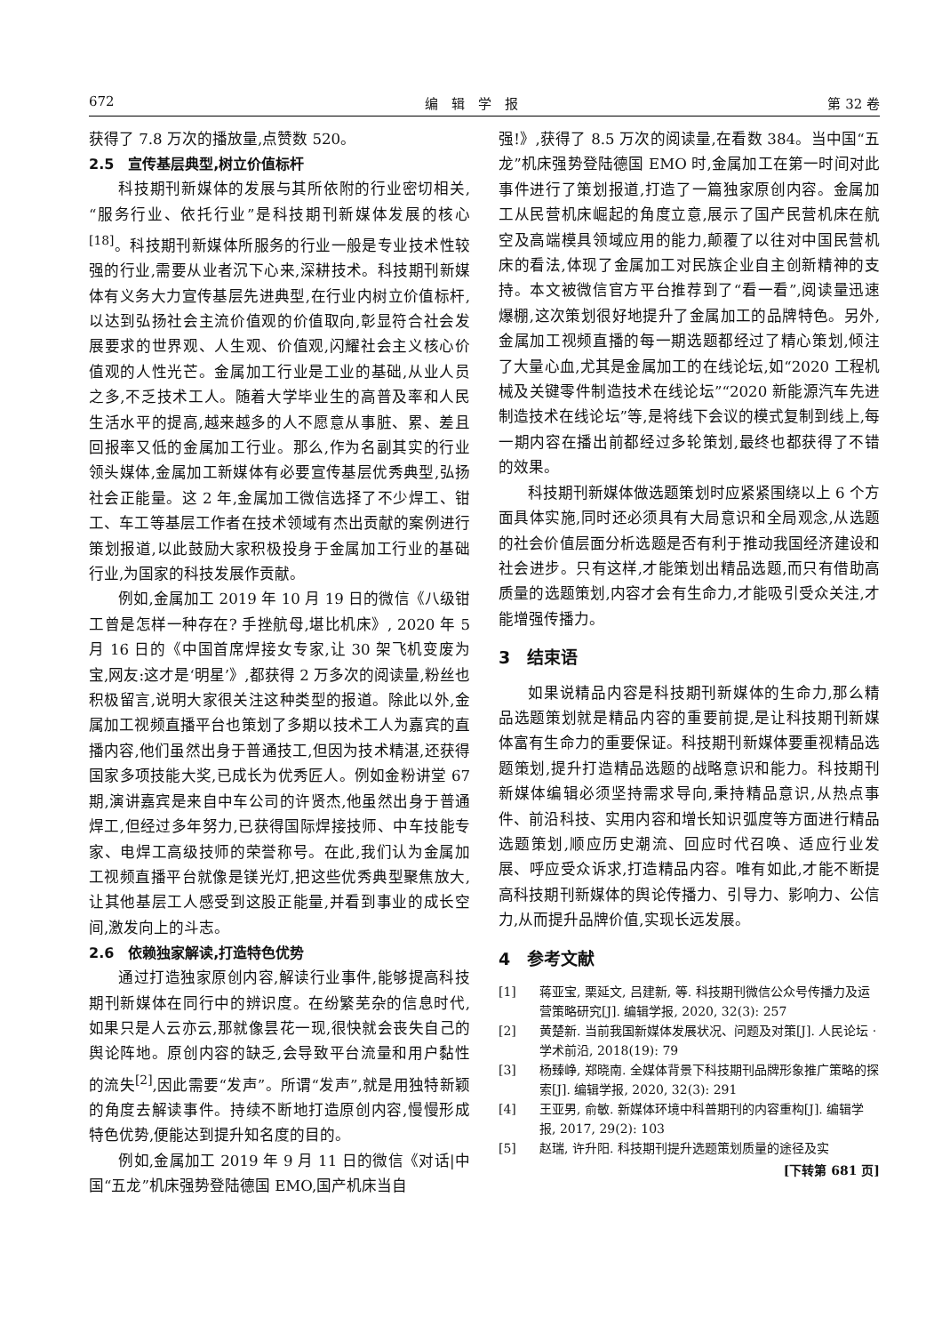672 编　辑　学　报 第 32 卷
获得了 7.8 万次的播放量,点赞数 520。
2.5　宣传基层典型,树立价值标杆
科技期刊新媒体的发展与其所依附的行业密切相关,“服务行业、依托行业”是科技期刊新媒体发展的核心<sup>[18]</sup>。科技期刊新媒体所服务的行业一般是专业技术性较强的行业,需要从业者沉下心来,深耕技术。科技期刊新媒体有义务大力宣传基层先进典型,在行业内树立价值标杆,以达到弘扬社会主流价值观的价值取向,彰显符合社会发展要求的世界观、人生观、价值观,闪耀社会主义核心价值观的人性光芒。金属加工行业是工业的基础,从业人员之多,不乏技术工人。随着大学毕业生的高普及率和人民生活水平的提高,越来越多的人不愿意从事脏、累、差且回报率又低的金属加工行业。那么,作为名副其实的行业领头媒体,金属加工新媒体有必要宣传基层优秀典型,弘扬社会正能量。这 2 年,金属加工微信选择了不少焊工、钳工、车工等基层工作者在技术领域有杰出贡献的案例进行策划报道,以此鼓励大家积极投身于金属加工行业的基础行业,为国家的科技发展作贡献。
例如,金属加工 2019 年 10 月 19 日的微信《八级钳工曾是怎样一种存在? 手挫航母,堪比机床》, 2020 年 5 月 16 日的《中国首席焊接女专家,让 30 架飞机变废为宝,网友:这才是‘明星’》,都获得 2 万多次的阅读量,粉丝也积极留言,说明大家很关注这种类型的报道。除此以外,金属加工视频直播平台也策划了多期以技术工人为嘉宾的直播内容,他们虽然出身于普通技工,但因为技术精湛,还获得国家多项技能大奖,已成长为优秀匠人。例如金粉讲堂 67 期,演讲嘉宾是来自中车公司的许贤杰,他虽然出身于普通焊工,但经过多年努力,已获得国际焊接技师、中车技能专家、电焊工高级技师的荣誉称号。在此,我们认为金属加工视频直播平台就像是镁光灯,把这些优秀典型聚焦放大,让其他基层工人感受到这股正能量,并看到事业的成长空间,激发向上的斗志。
2.6　依赖独家解读,打造特色优势
通过打造独家原创内容,解读行业事件,能够提高科技期刊新媒体在同行中的辨识度。在纷繁芜杂的信息时代,如果只是人云亦云,那就像昙花一现,很快就会丧失自己的舆论阵地。原创内容的缺乏,会导致平台流量和用户黏性的流失<sup>[2]</sup>,因此需要“发声”。所谓“发声”,就是用独特新颖的角度去解读事件。持续不断地打造原创内容,慢慢形成特色优势,便能达到提升知名度的目的。
例如,金属加工 2019 年 9 月 11 日的微信《对话|中国“五龙”机床强势登陆德国 EMO,国产机床当自
强!》,获得了 8.5 万次的阅读量,在看数 384。当中国“五龙”机床强势登陆德国 EMO 时,金属加工在第一时间对此事件进行了策划报道,打造了一篇独家原创内容。金属加工从民营机床崛起的角度立意,展示了国产民营机床在航空及高端模具领域应用的能力,颠覆了以往对中国民营机床的看法,体现了金属加工对民族企业自主创新精神的支持。本文被微信官方平台推荐到了“看一看”,阅读量迅速爆棚,这次策划很好地提升了金属加工的品牌特色。另外,金属加工视频直播的每一期选题都经过了精心策划,倾注了大量心血,尤其是金属加工的在线论坛,如“2020 工程机械及关键零件制造技术在线论坛”“2020 新能源汽车先进制造技术在线论坛”等,是将线下会议的模式复制到线上,每一期内容在播出前都经过多轮策划,最终也都获得了不错的效果。
科技期刊新媒体做选题策划时应紧紧围绕以上 6 个方面具体实施,同时还必须具有大局意识和全局观念,从选题的社会价值层面分析选题是否有利于推动我国经济建设和社会进步。只有这样,才能策划出精品选题,而只有借助高质量的选题策划,内容才会有生命力,才能吸引受众关注,才能增强传播力。
3　结束语
如果说精品内容是科技期刊新媒体的生命力,那么精品选题策划就是精品内容的重要前提,是让科技期刊新媒体富有生命力的重要保证。科技期刊新媒体要重视精品选题策划,提升打造精品选题的战略意识和能力。科技期刊新媒体编辑必须坚持需求导向,秉持精品意识,从热点事件、前沿科技、实用内容和增长知识弧度等方面进行精品选题策划,顺应历史潮流、回应时代召唤、适应行业发展、呼应受众诉求,打造精品内容。唯有如此,才能不断提高科技期刊新媒体的舆论传播力、引导力、影响力、公信力,从而提升品牌价值,实现长远发展。
4　参考文献
[1] 蒋亚宝, 栗延文, 吕建新, 等. 科技期刊微信公众号传播力及运营策略研究[J]. 编辑学报, 2020, 32(3): 257
[2] 黄楚新. 当前我国新媒体发展状况、问题及对策[J]. 人民论坛 · 学术前沿, 2018(19): 79
[3] 杨臻峥, 郑晓南. 全媒体背景下科技期刊品牌形象推广策略的探索[J]. 编辑学报, 2020, 32(3): 291
[4] 王亚男, 俞敏. 新媒体环境中科普期刊的内容重构[J]. 编辑学报, 2017, 29(2): 103
[5] 赵瑞, 许升阳. 科技期刊提升选题策划质量的途径及实
[下转第 681 页]